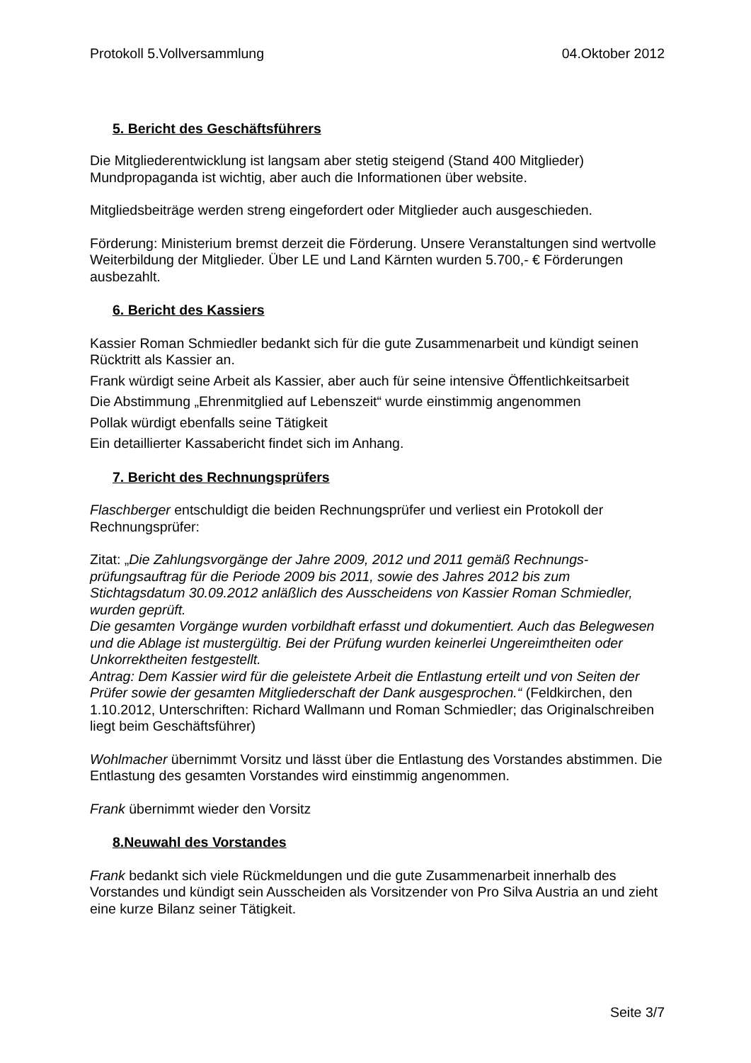Protokoll 5.Vollversammlung 04.Oktober 2012
5. Bericht des Geschäftsführers
Die Mitgliederentwicklung ist langsam aber stetig steigend (Stand 400 Mitglieder)
Mundpropaganda ist wichtig, aber auch die Informationen über website.
Mitgliedsbeiträge werden streng eingefordert oder Mitglieder auch ausgeschieden.
Förderung: Ministerium bremst derzeit die Förderung. Unsere Veranstaltungen sind wertvolle Weiterbildung der Mitglieder. Über LE und Land Kärnten wurden 5.700,- € Förderungen ausbezahlt.
6. Bericht des Kassiers
Kassier Roman Schmiedler bedankt sich für die gute Zusammenarbeit und kündigt seinen Rücktritt als Kassier an.
Frank würdigt seine Arbeit als Kassier, aber auch für seine intensive Öffentlichkeitsarbeit
Die Abstimmung „Ehrenmitglied auf Lebenszeit“ wurde einstimmig angenommen
Pollak würdigt ebenfalls seine Tätigkeit
Ein detaillierter Kassabericht findet sich im Anhang.
7. Bericht des Rechnungsprüfers
Flaschberger entschuldigt die beiden Rechnungsprüfer und verliest ein Protokoll der Rechnungsprüfer:
Zitat: „Die Zahlungsvorgänge der Jahre 2009, 2012 und 2011 gemäß Rechnungs-prüfungsauftrag für die Periode 2009 bis 2011, sowie des Jahres 2012 bis zum Stichtagsdatum 30.09.2012 anläßlich des Ausscheidens von Kassier Roman Schmiedler, wurden geprüft.
Die gesamten Vorgänge wurden vorbildhaft erfasst und dokumentiert. Auch das Belegwesen und die Ablage ist mustergültig. Bei der Prüfung wurden keinerlei Ungereimtheiten oder Unkorrektheiten festgestellt.
Antrag: Dem Kassier wird für die geleistete Arbeit die Entlastung erteilt und von Seiten der Prüfer sowie der gesamten Mitgliederschaft der Dank ausgesprochen.“ (Feldkirchen, den 1.10.2012, Unterschriften: Richard Wallmann und Roman Schmiedler; das Originalschreiben liegt beim Geschäftsführer)
Wohlmacher übernimmt Vorsitz und lässt über die Entlastung des Vorstandes abstimmen. Die Entlastung des gesamten Vorstandes wird einstimmig angenommen.
Frank übernimmt wieder den Vorsitz
8.Neuwahl des Vorstandes
Frank bedankt sich viele Rückmeldungen und die gute Zusammenarbeit innerhalb des Vorstandes und kündigt sein Ausscheiden als Vorsitzender von Pro Silva Austria an und zieht eine kurze Bilanz seiner Tätigkeit.
Seite 3/7